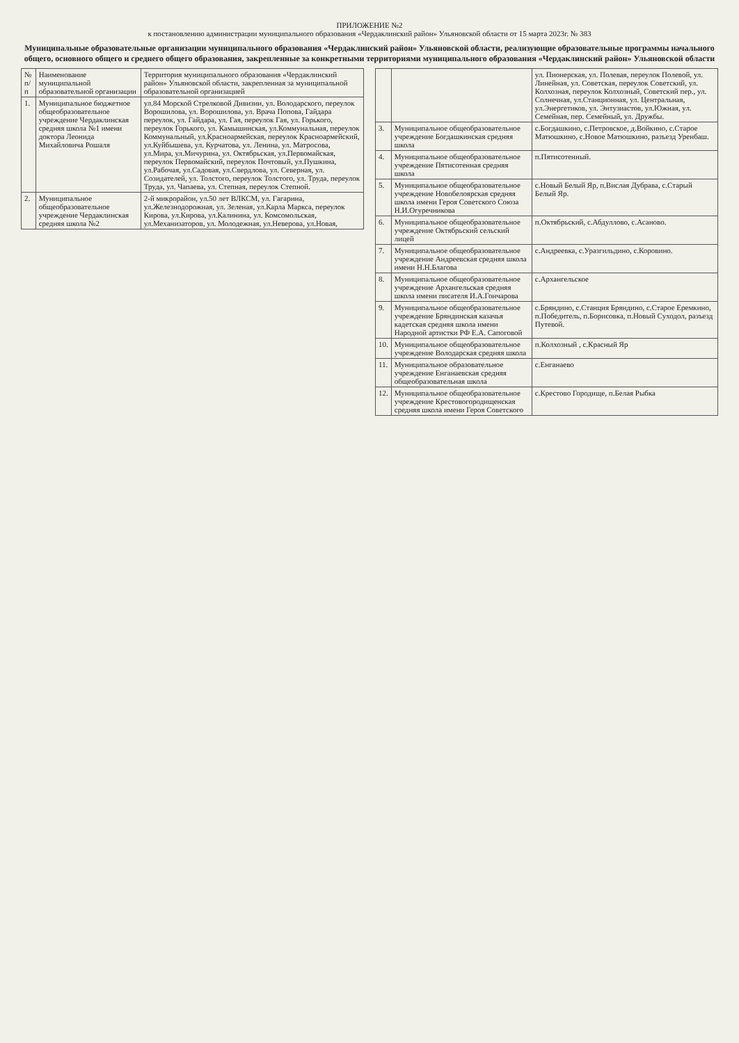ПРИЛОЖЕНИЕ №2
к постановлению администрации муниципального образования «Чердаклинский район» Ульяновской области от 15 марта 2023г. № 383
Муниципальные образовательные организации муниципального образования «Чердаклинский район» Ульяновской области, реализующие образовательные программы начального общего, основного общего и среднего общего образования, закрепленные за конкретными территориями муниципального образования «Чердаклинский район» Ульяновской области
| № п/п | Наименование муниципальной образовательной организации | Территория муниципального образования «Чердаклинский район» Ульяновской области, закрепленная за муниципальной образовательной организацией |
| --- | --- | --- |
| 1. | Муниципальное бюджетное общеобразовательное учреждение Чердаклинская средняя школа №1 имени доктора Леонида Михайловича Рошаля | ул.84 Морской Стрелковой Дивизии, ул. Володарского, переулок Ворошилова, ул. Ворошилова, ул. Врача Попова, Гайдара переулок, ул. Гайдара, ул. Гая, переулок Гая, ул. Горького, переулок Горького, ул. Камышинская, ул.Коммунальная, переулок Коммунальный, ул.Красноармейская, переулок Красноармейский, ул.Куйбышева, ул. Курчатова, ул. Ленина, ул. Матросова, ул.Мира, ул.Мичурина, ул. Октябрьская, ул.Первомайская, переулок Первомайский, переулок Почтовый, ул.Пушкина, ул.Рабочая, ул.Садовая, ул.Свердлова, ул. Северная, ул. Созидателей, ул. Толстого, переулок Толстого, ул. Труда, переулок Труда, ул. Чапаева, ул. Степная, переулок Степной. |
| 2. | Муниципальное общеобразовательное учреждение Чердаклинская средняя школа №2 | 2-й микрорайон, ул.50 лет ВЛКСМ, ул. Гагарина, ул.Железнодорожная, ул. Зеленая, ул.Карла Маркса, переулок Кирова, ул.Кирова, ул.Калинина, ул. Комсомольская, ул.Механизаторов, ул. Молодежная, ул.Неверова, ул.Новая, |
| | | ул. Пионерская, ул. Полевая, переулок Полевой, ул. Линейная, ул. Советская, переулок Советский, ул. Колхозная, переулок Колхозный, Советский пер., ул. Солнечная, ул.Станционная, ул. Центральная, ул.Энергетиков, ул. Энтузиастов, ул.Южная, ул. Семейная, пер. Семейный, ул. Дружбы. |
| 3. | Муниципальное общеобразовательное учреждение Богдашкинская средняя школа | с.Богдашкино, с.Петровское, д.Войкино, с.Старое Матюшкино, с.Новое Матюшкино, разъезд Уренбаш. |
| 4. | Муниципальное общеобразовательное учреждение Пятисотенная средняя школа | п.Пятисотенный. |
| 5. | Муниципальное общеобразовательное учреждение Новобелоярская средняя школа имени Героя Советского Союза Н.И.Огуречникова | с.Новый Белый Яр, п.Вислая Дубрава, с.Старый Белый Яр. |
| 6. | Муниципальное общеобразовательное учреждение Октябрьский сельский лицей | п.Октябрьский, с.Абдуллово, с.Асаново. |
| 7. | Муниципальное общеобразовательное учреждение Андреевская средняя школа имени Н.Н.Благова | с.Андреевка, с.Уразгильдино, с.Коровино. |
| 8. | Муниципальное общеобразовательное учреждение Архангельская средняя школа имени писателя И.А.Гончарова | с.Архангельское |
| 9. | Муниципальное общеобразовательное учреждение Бряндинская казачья кадетская средняя школа имени Народной артистки РФ Е.А. Сапоговой | с.Бряндино, с.Станция Бряндино, с.Старое Еремкино, п.Победитель, п.Борисовка, п.Новый Суходол, разъезд Путевой. |
| 10. | Муниципальное общеобразовательное учреждение Володарская средняя школа | п.Колхозный , с.Красный Яр |
| 11. | Муниципальное образовательное учреждение Енганаевская средняя общеобразовательная школа | с.Енганаево |
| 12. | Муниципальное общеобразовательное учреждение Крестовогородищенская средняя школа имени Героя Советского | с.Крестово Городище, п.Белая Рыбка |